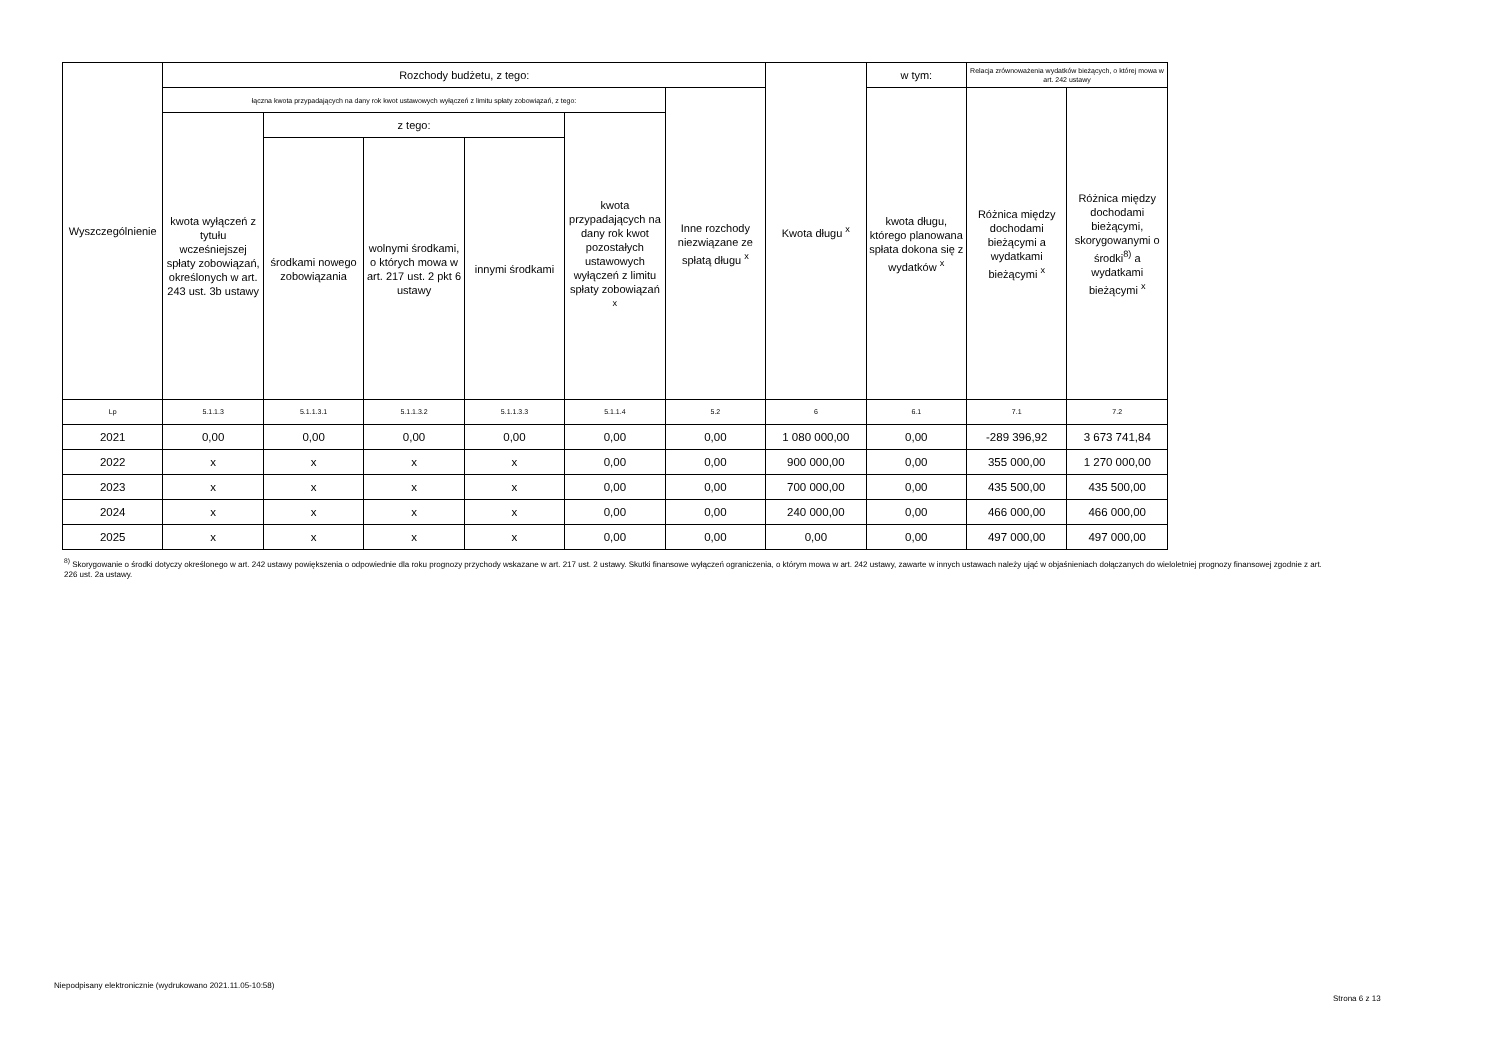| Wyszczególnienie | Rozchody budżetu, z tego: | | | | | | Kwota długu <sup>x</sup> | w tym: | Relacja zrównoważenia wydatków bieżących, o której mowa w art. 242 ustawy | |
| --- | --- | --- | --- | --- | --- | --- | --- | --- | --- | --- |
| | łączna kwota przypadających na dany rok kwot ustawowych wyłączeń z limitu spłaty zobowiązań, z tego: | | | | | Inne rozchody niezwiązane ze spłatą długu <sup>x</sup> | | kwota długu, którego planowana spłata dokona się z wydatków <sup>x</sup> | Różnica między dochodami bieżącymi a wydatkami bieżącymi <sup>x</sup> | Różnica między dochodami bieżącymi, skorygowanymi o środki<sup>8)</sup> a wydatkami bieżącymi <sup>x</sup> |
| | kwota wyłączeń z tytułu wcześniejszej spłaty zobowiązań, określonych w art. 243 ust. 3b ustawy | z tego: | | | kwota przypadających na dany rok kwot pozostałych ustawowych wyłączeń z limitu spłaty zobowiązań <sup>x</sup> | | | | | |
| | | środkami nowego zobowiązania | wolnymi środkami, o których mowa w art. 217 ust. 2 pkt 6 ustawy | innymi środkami | | | | | | |
| Lp | 5.1.1.3 | 5.1.1.3.1 | 5.1.1.3.2 | 5.1.1.3.3 | 5.1.1.4 | 5.2 | 6 | 6.1 | 7.1 | 7.2 |
| 2021 | 0,00 | 0,00 | 0,00 | 0,00 | 0,00 | 0,00 | 1 080 000,00 | 0,00 | -289 396,92 | 3 673 741,84 |
| 2022 | x | x | x | x | 0,00 | 0,00 | 900 000,00 | 0,00 | 355 000,00 | 1 270 000,00 |
| 2023 | x | x | x | x | 0,00 | 0,00 | 700 000,00 | 0,00 | 435 500,00 | 435 500,00 |
| 2024 | x | x | x | x | 0,00 | 0,00 | 240 000,00 | 0,00 | 466 000,00 | 466 000,00 |
| 2025 | x | x | x | x | 0,00 | 0,00 | 0,00 | 0,00 | 497 000,00 | 497 000,00 |
<sup>8)</sup> Skorygowanie o środki dotyczy określonego w art. 242 ustawy powiększenia o odpowiednie dla roku prognozy przychody wskazane w art. 217 ust. 2 ustawy. Skutki finansowe wyłączeń ograniczenia, o którym mowa w art. 242 ustawy, zawarte w innych ustawach należy ująć w objaśnieniach dołączanych do wieloletniej prognozy finansowej zgodnie z art. 226 ust. 2a ustawy.
Niepodpisany elektronicznie (wydrukowano 2021.11.05-10:58)
Strona 6 z 13